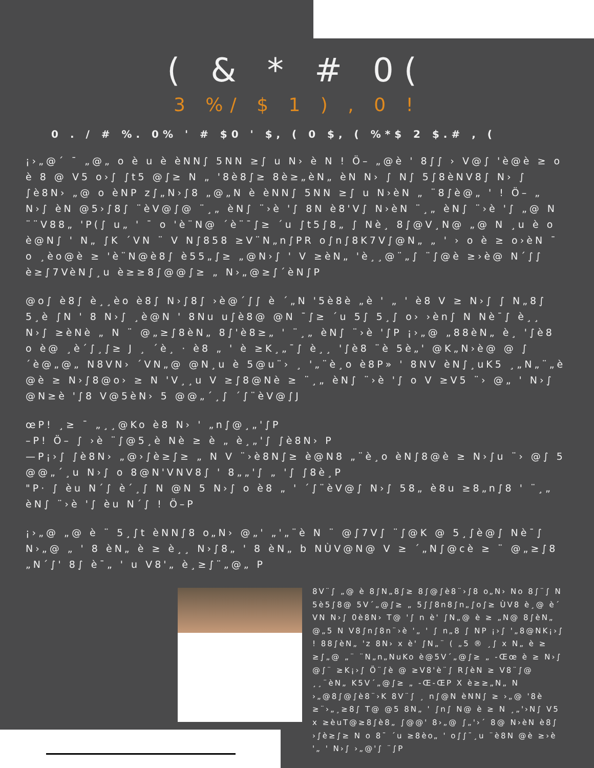( & * # 0(
3 %/ $ 1 ) , 0 !
0 . / # %. 0% ' # $0 ' $, ( 0 $, ( %*$ 2 $.# , (
¡›„@´ ¯ „@„ o è u è èNN∫ 5NN ≥∫ u N› è N ! Ö– „@è ' 8∫∫ › V@∫ 'è@è ≥ o è 8 @ V5 o›∫ ∫t5 @∫≥ N „ '8è8∫≥ 8è≥„èN„ èN N› ∫ N∫ 5∫8èNV8∫ N› ∫ ∫è8N› „@ o èNP z∫„N›∫8 „@„N è èNN∫ 5NN ≥∫ u N›èN „ ¨8∫è@„ ' ! Ö– „ N›∫ èN @5›∫8∫ ¨èV@∫@ ¨¸„ èN∫ ¨›è '∫ 8N è8'V∫ N›èN ¨¸„ èN∫ ¨›è '∫ „@ N ¨¨V88„ 'P(∫ u„ ' ¯ o 'è¨N@ ´è¨¯∫≥ ´u ∫t5∫8„ ∫ Nè¸ 8∫@V¸N@ „@ N ¸u è o è@N∫ ' N„ ∫K ´VN ¨ V N∫858 ≥V¨N„n∫PR o∫n∫8K7V∫@N„ „ ' › o è ≥ o›èN ¯ o ¸èo@è ≥ 'è¨N@è8∫ è55„∫≥ „@N›∫ ' V ≥èN„ 'è¸¸@¨„∫ ¨∫@è ≥›è@ N´∫∫ è≥∫7VèN∫¸u è≥≥8∫@@∫≥ „ N›„@≥∫´èN∫P
@o∫ è8∫ è¸¸èo è8∫ N›∫8∫ ›è@´∫∫ è ´„N '5è8è „è ' „ ' è8 V ≥ N›∫ ∫ N„8∫ 5¸è ∫N ' 8 N›∫ ¸è@N ' 8Nu u∫è8@ @N ¯∫≥ ´u 5∫ 5¸∫ o› ›èn∫ N Nè¯∫ è¸¸ N›∫ ≥èNè „ N ¨ @„≥∫8èN„ 8∫'è8≥„ ' ¨¸„ èN∫ ¨›è '∫P ¡›„@ „88èN„ è¸ '∫è8 o è@ ¸è´∫¸∫≥ J ¸ ´è¸ · è8 „ ' è ≥K¸„¯∫ è¸¸ '∫è8 ¨è 5è„' @K„N›è@ @ ∫ ´è@„@„ N8VN› ´VN„@ @N¸u è 5@u¨› ¸ '„¨è¸o è8P» ' 8NV èN∫¸uK5 ¸„N„¨„è @è ≥ N›∫8@o› ≥ N 'V¸¸u V ≥∫8@Nè ≥ ¨¸„ èN∫ ¨›è '∫ o V ≥V5 ¨› @„ ' N›∫ @N≥è '∫8 V@5èN› 5 @@„´¸∫ ´∫¨èV@∫J
œP! ¸≥ ¯ „¸¸@Ko è8 N› ' „n∫@¸„'∫P
–P! Ö– ∫ ›è ¨∫@5¸è Nè ≥ è „ è¸„'∫ ∫è8N› P
—P¡›∫ ∫è8N› „@›∫è≥∫≥ „ N V ¨›è8N∫≥ è@N8 „¨è¸o èN∫8@è ≥ N›∫u ¨› @∫ 5 @@„´¸u N›∫ o 8@N'VNV8∫ ' 8„„'∫ „ '∫ ∫8è¸P
"P· ∫ èu N´∫ è´¸∫ N @N 5 N›∫ o è8 „ ' ´∫¨èV@∫ N›∫ 58„ è8u ≥8„n∫8 ' ¨¸„ èN∫ ¨›è '∫ èu N´∫ ! Ö–P
¡›„@ „@ è ¨ 5¸∫t èNN∫8 o„N› @„' „'„¨è N ¨ @∫7V∫ ¨∫@K @ 5¸∫è@∫ Nè¯∫ N›„@ „ ' 8 èN„ è ≥ è¸¸ N›∫8„ ' 8 èN„ b NÙV@N@ V ≥ ´„N∫@cè ≥ ¨ @„≥∫8 „N´∫' 8∫ è¯„ ' u V8'„ è¸≥∫¨„@„ P
8V¨∫ „@ è 8∫N„8∫≥ 8∫@∫è8¨›∫8 o„N› No 8∫¨∫ N 5è5∫8@ 5V´„@∫≥ „ 5∫∫8n8∫n„∫o∫≥ ÙV8 è¸@ è´ VN N›∫ 0è8N› T@ '∫ n è' ∫N„@ è ≥ „N@ 8∫èN„ @„5 N V8∫n∫8n¨›è '„ ' ∫ n„8 ∫ NP ¡›∫ '„8@NK¡›∫ ! 88∫èN„ 'z 8N› x è' ∫N„¨ ( „5 ® ¸∫ x N„ è ≥ ≥∫„@ „¨ ¨N„n„NuKo è@5V´„@∫≥ „ -Œœ è ≥ N›∫ @∫¨ ≥K¡›∫ Ö¨∫è @ ≥V8'è¨∫ R∫èN ≥ V8¨∫@ ¸¸¨èN„ K5V´„@∫≥ „ -Œ-ŒP X è≥≥„N„ N ›„@8∫@∫è8¨›K 8V¨∫ ¸ n∫@N èNN∫ ≥ ›„@ '8è ≥¨›„¸≥8∫ T@ @5 8N„ ' ∫n∫ N@ è ≥ N ¸„'›N∫ V5 x ≥èuT@≥8∫è8„ ∫@@' 8›„@ ∫„'›´ 8@ N›èN è8∫ ›∫è≥∫≥ N o 8¯ ´u ≥8èo„ ' o∫∫¯¸u ¨è8N @è ≥›è '„ ' N›∫ ›„@'∫ ¨∫P